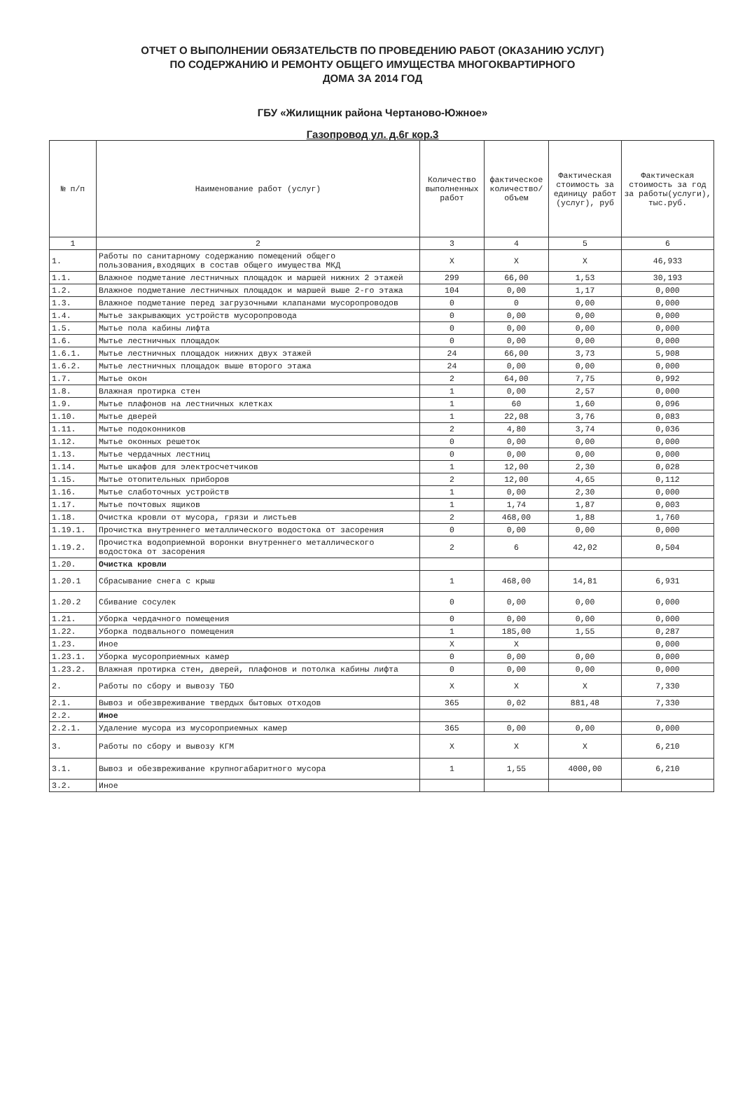ОТЧЕТ О ВЫПОЛНЕНИИ ОБЯЗАТЕЛЬСТВ ПО ПРОВЕДЕНИЮ РАБОТ (ОКАЗАНИЮ УСЛУГ)
ПО СОДЕРЖАНИЮ И РЕМОНТУ ОБЩЕГО ИМУЩЕСТВА МНОГОКВАРТИРНОГО
ДОМА ЗА 2014 ГОД
ГБУ «Жилищник района Чертаново-Южное»
Газопровод ул. д.6г кор.3
| № п/п | Наименование работ (услуг) | Количество выполненных работ | фактическое количество/ объем | Фактическая стоимость за единицу работ (услуг), руб | Фактическая стоимость за год за работы(услуги), тыс.руб. |
| --- | --- | --- | --- | --- | --- |
| 1 | 2 | 3 | 4 | 5 | 6 |
| 1. | Работы по санитарному содержанию помещений общего пользования,входящих в состав общего имущества МКД | X | X | X | 46,933 |
| 1.1. | Влажное подметание лестничных площадок и маршей нижних 2 этажей | 299 | 66,00 | 1,53 | 30,193 |
| 1.2. | Влажное подметание лестничных площадок и маршей выше 2-го этажа | 104 | 0,00 | 1,17 | 0,000 |
| 1.3. | Влажное подметание перед загрузочными клапанами мусоропроводов | 0 | 0 | 0,00 | 0,000 |
| 1.4. | Мытье закрывающих устройств мусоропровода | 0 | 0,00 | 0,00 | 0,000 |
| 1.5. | Мытье пола кабины лифта | 0 | 0,00 | 0,00 | 0,000 |
| 1.6. | Мытье лестничных площадок | 0 | 0,00 | 0,00 | 0,000 |
| 1.6.1. | Мытье лестничных площадок нижних двух этажей | 24 | 66,00 | 3,73 | 5,908 |
| 1.6.2. | Мытье лестничных площадок выше второго этажа | 24 | 0,00 | 0,00 | 0,000 |
| 1.7. | Мытье окон | 2 | 64,00 | 7,75 | 0,992 |
| 1.8. | Влажная протирка стен | 1 | 0,00 | 2,57 | 0,000 |
| 1.9. | Мытье плафонов на лестничных клетках | 1 | 60 | 1,60 | 0,096 |
| 1.10. | Мытье дверей | 1 | 22,08 | 3,76 | 0,083 |
| 1.11. | Мытье подоконников | 2 | 4,80 | 3,74 | 0,036 |
| 1.12. | Мытье оконных решеток | 0 | 0,00 | 0,00 | 0,000 |
| 1.13. | Мытье чердачных лестниц | 0 | 0,00 | 0,00 | 0,000 |
| 1.14. | Мытье шкафов для электросчетчиков | 1 | 12,00 | 2,30 | 0,028 |
| 1.15. | Мытье отопительных приборов | 2 | 12,00 | 4,65 | 0,112 |
| 1.16. | Мытье слаботочных устройств | 1 | 0,00 | 2,30 | 0,000 |
| 1.17. | Мытье почтовых ящиков | 1 | 1,74 | 1,87 | 0,003 |
| 1.18. | Очистка кровли от мусора, грязи и листьев | 2 | 468,00 | 1,88 | 1,760 |
| 1.19.1. | Прочистка внутреннего металлического водостока от засорения | 0 | 0,00 | 0,00 | 0,000 |
| 1.19.2. | Прочистка водоприемной воронки внутреннего металлического водостока от засорения | 2 | 6 | 42,02 | 0,504 |
| 1.20. | Очистка кровли | | | | |
| 1.20.1 | Сбрасывание снега с крыш | 1 | 468,00 | 14,81 | 6,931 |
| 1.20.2 | Сбивание сосулек | 0 | 0,00 | 0,00 | 0,000 |
| 1.21. | Уборка чердачного помещения | 0 | 0,00 | 0,00 | 0,000 |
| 1.22. | Уборка подвального помещения | 1 | 185,00 | 1,55 | 0,287 |
| 1.23. | Иное | X | X | | 0,000 |
| 1.23.1. | Уборка мусороприемных камер | 0 | 0,00 | 0,00 | 0,000 |
| 1.23.2. | Влажная протирка стен, дверей, плафонов и потолка кабины лифта | 0 | 0,00 | 0,00 | 0,000 |
| 2. | Работы по сбору и вывозу ТБО | X | X | X | 7,330 |
| 2.1. | Вывоз и обезвреживание твердых бытовых отходов | 365 | 0,02 | 881,48 | 7,330 |
| 2.2. | Иное | | | | |
| 2.2.1. | Удаление мусора из мусороприемных камер | 365 | 0,00 | 0,00 | 0,000 |
| 3. | Работы по сбору и вывозу КГМ | X | X | X | 6,210 |
| 3.1. | Вывоз и обезвреживание крупногабаритного мусора | 1 | 1,55 | 4000,00 | 6,210 |
| 3.2. | Иное | | | | |